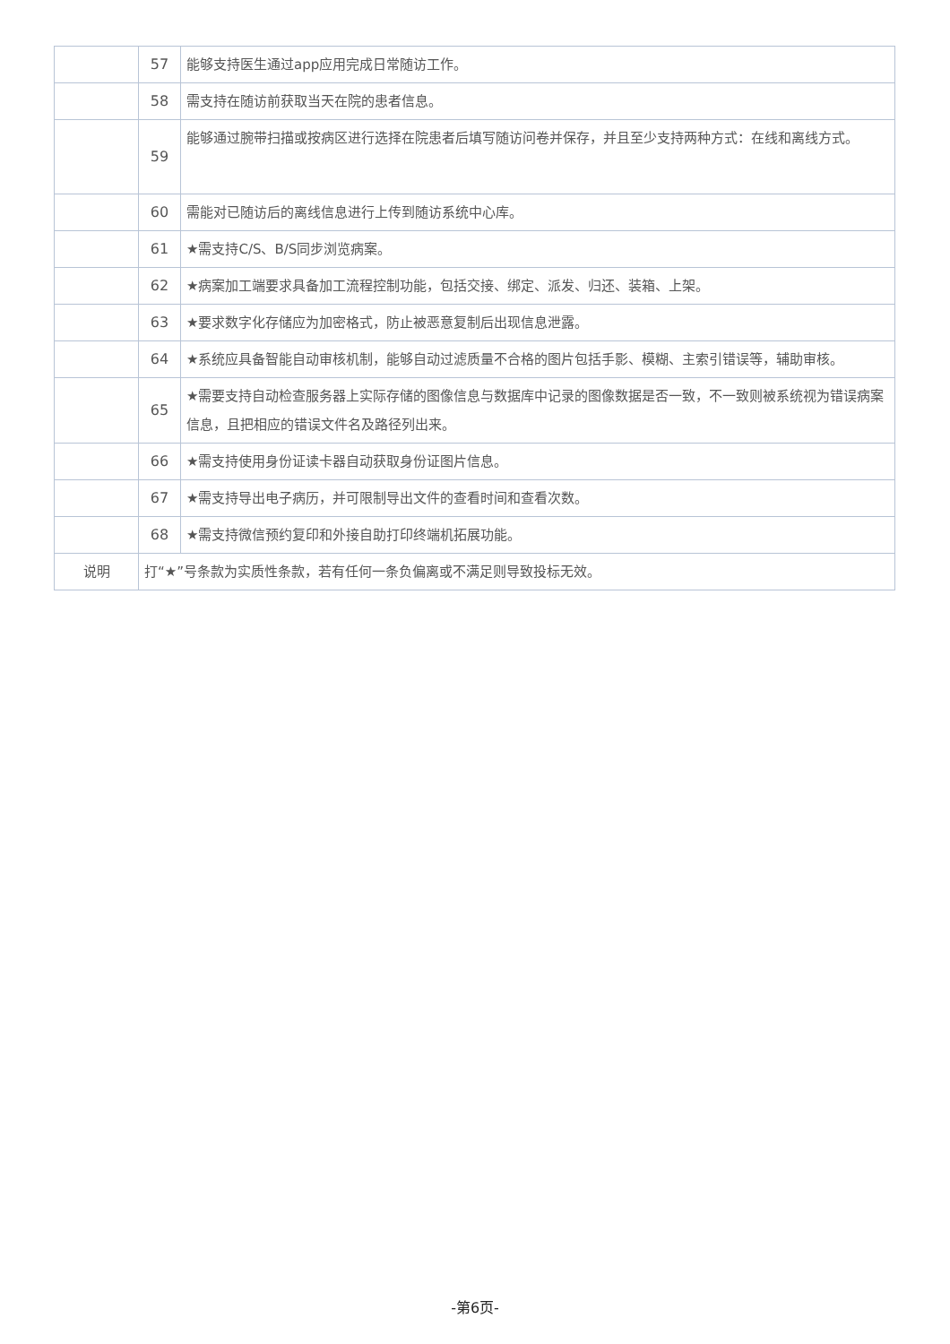| | 57 | 能够支持医生通过app应用完成日常随访工作。 |
| | 58 | 需支持在随访前获取当天在院的患者信息。 |
| | 59 | 能够通过腕带扫描或按病区进行选择在院患者后填写随访问卷并保存，并且至少支持两种方式：在线和离线方式。 |
| | 60 | 需能对已随访后的离线信息进行上传到随访系统中心库。 |
| | 61 | ★需支持C/S、B/S同步浏览病案。 |
| | 62 | ★病案加工端要求具备加工流程控制功能，包括交接、绑定、派发、归还、装箱、上架。 |
| | 63 | ★要求数字化存储应为加密格式，防止被恶意复制后出现信息泄露。 |
| | 64 | ★系统应具备智能自动审核机制，能够自动过滤质量不合格的图片包括手影、模糊、主索引错误等，辅助审核。 |
| | 65 | ★需要支持自动检查服务器上实际存储的图像信息与数据库中记录的图像数据是否一致，不一致则被系统视为错误病案信息，且把相应的错误文件名及路径列出来。 |
| | 66 | ★需支持使用身份证读卡器自动获取身份证图片信息。 |
| | 67 | ★需支持导出电子病历，并可限制导出文件的查看时间和查看次数。 |
| | 68 | ★需支持微信预约复印和外接自助打印终端机拓展功能。 |
| 说明 | 打“★”号条款为实质性条款，若有任何一条负偏离或不满足则导致投标无效。 | |
-第6页-